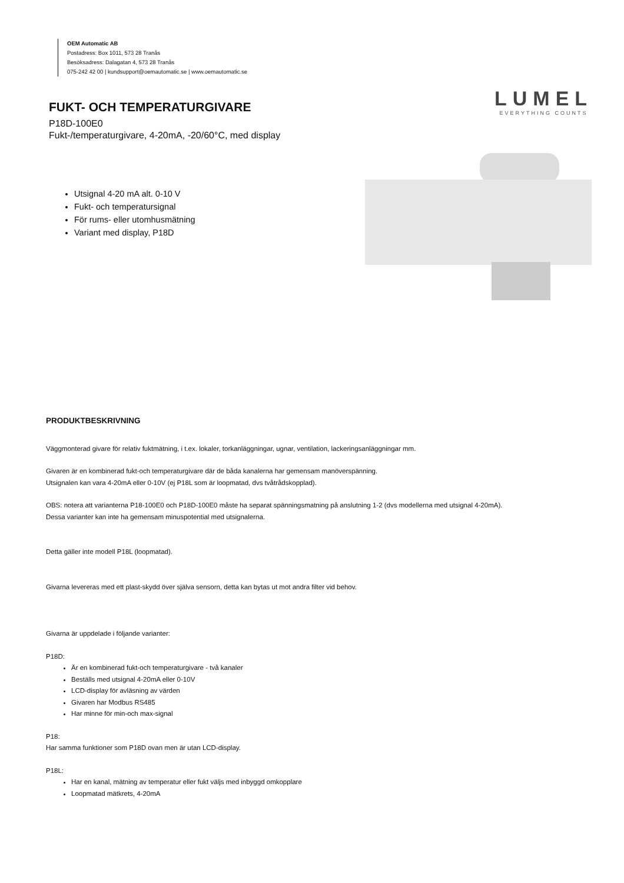OEM Automatic AB
Postadress: Box 1011, 573 28 Tranås
Besöksadress: Dalagatan 4, 573 28 Tranås
075-242 42 00 | kundsupport@oemautomatic.se | www.oemautomatic.se
LUMEL
EVERYTHING COUNTS
FUKT- OCH TEMPERATURGIVARE
P18D-100E0
Fukt-/temperaturgivare, 4-20mA, -20/60°C, med display
Utsignal 4-20 mA alt. 0-10 V
Fukt- och temperatursignal
För rums- eller utomhusmätning
Variant med display, P18D
PRODUKTBESKRIVNING
Väggmonterad givare för relativ fuktmätning, i t.ex. lokaler, torkanläggningar, ugnar, ventilation, lackeringsanläggningar mm.
Givaren är en kombinerad fukt-och temperaturgivare där de båda kanalerna har gemensam manöverspänning.
Utsignalen kan vara 4-20mA eller 0-10V (ej P18L som är loopmatad, dvs tvåtrådskopplad).
OBS: notera att varianterna P18-100E0 och P18D-100E0 måste ha separat spänningsmatning på anslutning 1-2 (dvs modellerna med utsignal 4-20mA).
Dessa varianter kan inte ha gemensam minuspotential med utsignalerna.
Detta gäller inte modell P18L (loopmatad).
Givarna levereras med ett plast-skydd över själva sensorn, detta kan bytas ut mot andra filter vid behov.
Givarna är uppdelade i följande varianter:
P18D:
Är en kombinerad fukt-och temperaturgivare - två kanaler
Beställs med utsignal 4-20mA eller 0-10V
LCD-display för avläsning av värden
Givaren har Modbus RS485
Har minne för min-och max-signal
P18:
Har samma funktioner som P18D ovan men är utan LCD-display.
P18L:
Har en kanal, mätning av temperatur eller fukt väljs med inbyggd omkopplare
Loopmatad mätkrets, 4-20mA